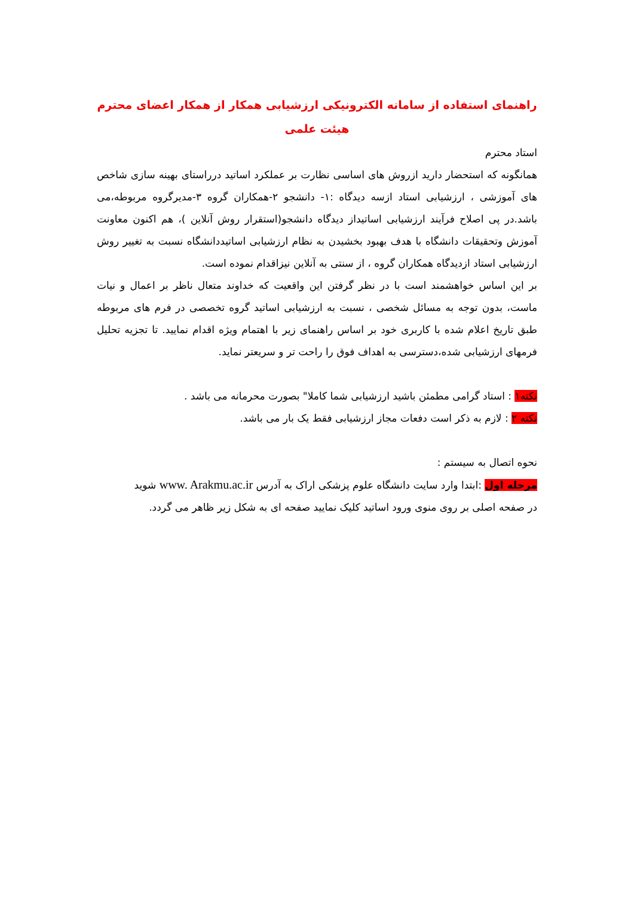راهنمای استفاده از سامانه الکترونیکی ارزشیابی همکار از همکار اعضای محترم هیئت علمی
استاد محترم
همانگونه که استحضار دارید ازروش های اساسی نظارت بر عملکرد اساتید درراستای بهینه سازی شاخص های آموزشی ، ارزشیابی استاد ازسه دیدگاه :۱- دانشجو ۲-همکاران گروه ۳-مدیرگروه مربوطه،می باشد.در پی اصلاح فرآیند ارزشیابی اساتیداز دیدگاه دانشجو(استقرار روش آنلاین )، هم اکنون معاونت آموزش وتحقیقات دانشگاه با هدف بهبود بخشیدن به نظام ارزشیابی اساتیددانشگاه نسبت به تغییر روش ارزشیابی استاد ازدیدگاه همکاران گروه ، از سنتی به آنلاین نیزاقدام نموده است.
بر این اساس خواهشمند است با در نظر گرفتن این واقعیت که خداوند متعال ناظر بر اعمال و نیات ماست، بدون توجه به مسائل شخصی ، نسبت به ارزشیابی اساتید گروه تخصصی در فرم های مربوطه طبق تاریخ اعلام شده با کاربری خود بر اساس راهنمای زیر با اهتمام ویژه اقدام نمایید. تا تجزیه تحلیل فرمهای ارزشیابی شده،دسترسی به اهداف فوق را راحت تر و سریعتر نماید.
نکته۱ : استاد گرامی مطمئن باشید ارزشیابی شما کاملا" بصورت محرمانه می باشد .
نکته ۲ : لازم به ذکر است دفعات مجاز ارزشیابی فقط یک بار می باشد.
نحوه اتصال به سیستم :
مرحله اول :ابتدا وارد سایت دانشگاه علوم پزشکی اراک به آدرس www. Arakmu.ac.ir شوید
در صفحه اصلی بر روی منوی ورود اساتید کلیک نمایید صفحه ای به شکل زیر ظاهر می گردد.